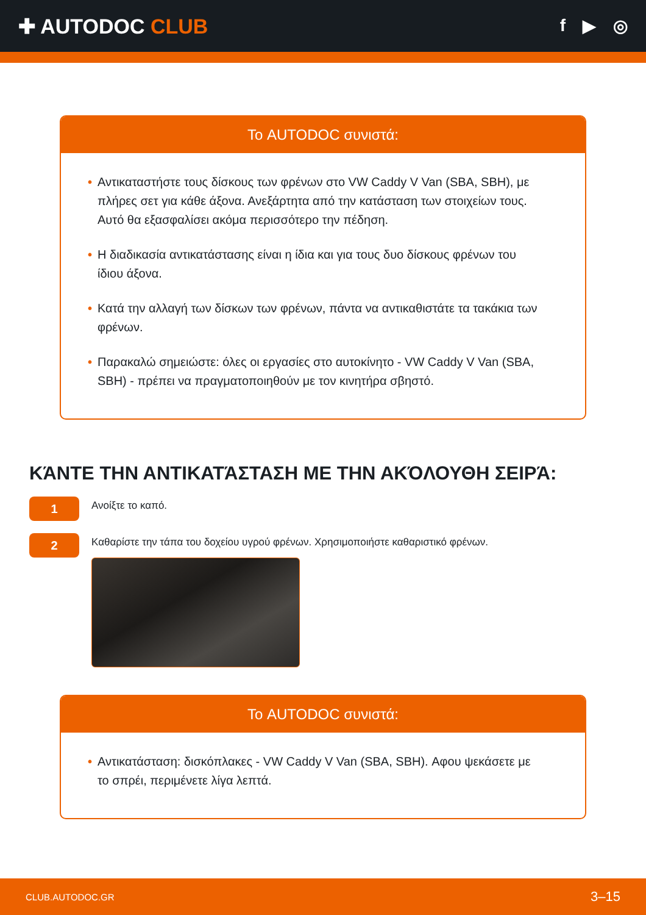✚ AUTODOC CLUB
f ▶ ◎
Το AUTODOC συνιστά:
• Αντικαταστήστε τους δίσκους των φρένων στο VW Caddy V Van (SBA, SBH), με πλήρες σετ για κάθε άξονα. Ανεξάρτητα από την κατάσταση των στοιχείων τους. Αυτό θα εξασφαλίσει ακόμα περισσότερο την πέδηση.
• Η διαδικασία αντικατάστασης είναι η ίδια και για τους δυο δίσκους φρένων του ίδιου άξονα.
• Κατά την αλλαγή των δίσκων των φρένων, πάντα να αντικαθιστάτε τα τακάκια των φρένων.
• Παρακαλώ σημειώστε: όλες οι εργασίες στο αυτοκίνητο - VW Caddy V Van (SBA, SBH) - πρέπει να πραγματοποιηθούν με τον κινητήρα σβηστό.
ΚΆΝΤΕ ΤΗΝ ΑΝΤΙΚΑΤΆΣΤΑΣΗ ΜΕ ΤΗΝ ΑΚΌΛΟΥΘΗ ΣΕΙΡΆ:
1
Ανοίξτε το καπό.
2
Καθαρίστε την τάπα του δοχείου υγρού φρένων. Χρησιμοποιήστε καθαριστικό φρένων.
Το AUTODOC συνιστά:
• Αντικατάσταση: δισκόπλακες - VW Caddy V Van (SBA, SBH). Αφου ψεκάσετε με το σπρέι, περιμένετε λίγα λεπτά.
CLUB.AUTODOC.GR 3–15